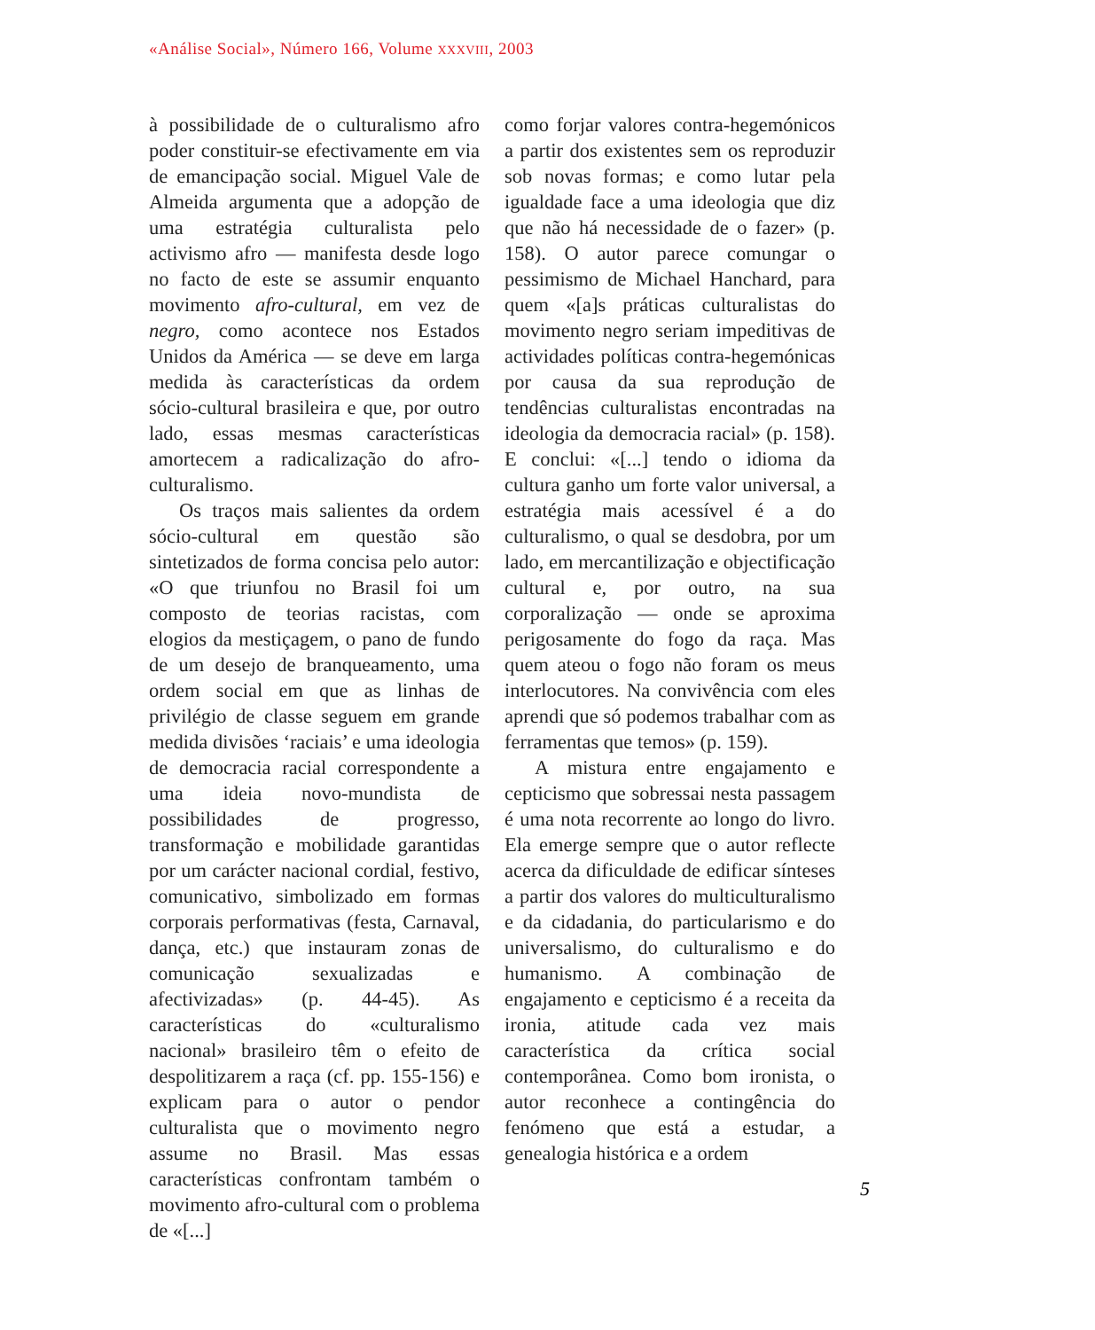«Análise Social», Número 166, Volume XXXVIII, 2003
à possibilidade de o culturalismo afro poder constituir-se efectivamente em via de emancipação social. Miguel Vale de Almeida argumenta que a adopção de uma estratégia culturalista pelo activismo afro — manifesta desde logo no facto de este se assumir enquanto movimento afro-cultural, em vez de negro, como acontece nos Estados Unidos da América — se deve em larga medida às características da ordem sócio-cultural brasileira e que, por outro lado, essas mesmas características amortecem a radicalização do afro-culturalismo.
Os traços mais salientes da ordem sócio-cultural em questão são sintetizados de forma concisa pelo autor: «O que triunfou no Brasil foi um composto de teorias racistas, com elogios da mestiçagem, o pano de fundo de um desejo de branqueamento, uma ordem social em que as linhas de privilégio de classe seguem em grande medida divisões ‘raciais’ e uma ideologia de democracia racial correspondente a uma ideia novo-mundista de possibilidades de progresso, transformação e mobilidade garantidas por um carácter nacional cordial, festivo, comunicativo, simbolizado em formas corporais performativas (festa, Carnaval, dança, etc.) que instauram zonas de comunicação sexualizadas e afectivizadas» (p. 44-45). As características do «culturalismo nacional» brasileiro têm o efeito de despolitizarem a raça (cf. pp. 155-156) e explicam para o autor o pendor culturalista que o movimento negro assume no Brasil. Mas essas características confrontam também o movimento afro-cultural com o problema de «[...]
como forjar valores contra-hegemónicos a partir dos existentes sem os reproduzir sob novas formas; e como lutar pela igualdade face a uma ideologia que diz que não há necessidade de o fazer» (p. 158). O autor parece comungar o pessimismo de Michael Hanchard, para quem «[a]s práticas culturalistas do movimento negro seriam impeditivas de actividades políticas contra-hegemónicas por causa da sua reprodução de tendências culturalistas encontradas na ideologia da democracia racial» (p. 158). E conclui: «[...] tendo o idioma da cultura ganho um forte valor universal, a estratégia mais acessível é a do culturalismo, o qual se desdobra, por um lado, em mercantilização e objectificação cultural e, por outro, na sua corporalização — onde se aproxima perigosamente do fogo da raça. Mas quem ateou o fogo não foram os meus interlocutores. Na convivência com eles aprendi que só podemos trabalhar com as ferramentas que temos» (p. 159).
A mistura entre engajamento e cepticismo que sobressai nesta passagem é uma nota recorrente ao longo do livro. Ela emerge sempre que o autor reflecte acerca da dificuldade de edificar sínteses a partir dos valores do multiculturalismo e da cidadania, do particularismo e do universalismo, do culturalismo e do humanismo. A combinação de engajamento e cepticismo é a receita da ironia, atitude cada vez mais característica da crítica social contemporânea. Como bom ironista, o autor reconhece a contingência do fenómeno que está a estudar, a genealogia histórica e a ordem
5